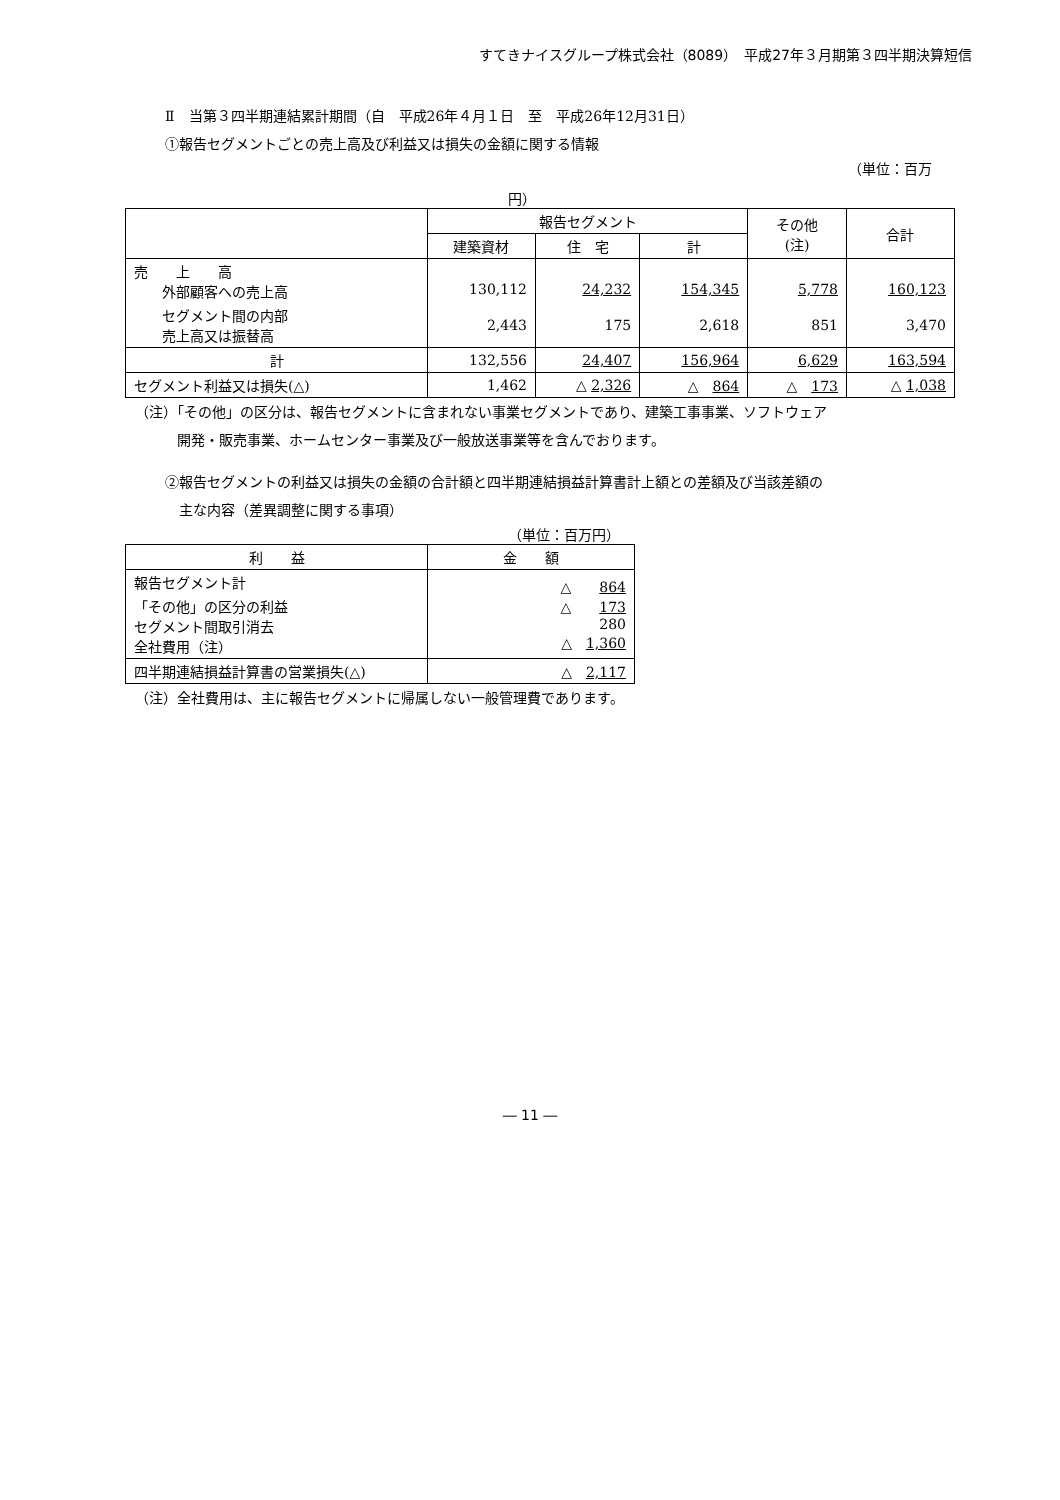すてきナイスグループ株式会社（8089）　平成27年３月期第３四半期決算短信
Ⅱ　当第３四半期連結累計期間（自　平成26年４月１日　至　平成26年12月31日）
①報告セグメントごとの売上高及び利益又は損失の金額に関する情報
（単位：百万
円）
| | 報告セグメント | | | その他 (注) | 合計 |
| --- | --- | --- | --- | --- | --- |
| | 建築資材 | 住 宅 | 計 | | |
| 売 上 高 外部顧客への売上高 | 130,112 | 24,232 | 154,345 | 5,778 | 160,123 |
| セグメント間の内部 売上高又は振替高 | 2,443 | 175 | 2,618 | 851 | 3,470 |
| 計 | 132,556 | 24,407 | 156,964 | 6,629 | 163,594 |
| セグメント利益又は損失(△) | 1,462 | △ 2,326 | △ 864 | △ 173 | △ 1,038 |
（注）「その他」の区分は、報告セグメントに含まれない事業セグメントであり、建築工事事業、ソフトウェア
　　　開発・販売事業、ホームセンター事業及び一般放送事業等を含んでおります。
②報告セグメントの利益又は損失の金額の合計額と四半期連結損益計算書計上額との差額及び当該差額の
　主な内容（差異調整に関する事項）
（単位：百万円）
| 利 益 | 金 額 |
| --- | --- |
| 報告セグメント計 「その他」の区分の利益 セグメント間取引消去 全社費用（注） | △ 864 △ 173 280 △ 1,360 |
| 四半期連結損益計算書の営業損失(△) | △ 2,117 |
（注）全社費用は、主に報告セグメントに帰属しない一般管理費であります。
― 11 ―